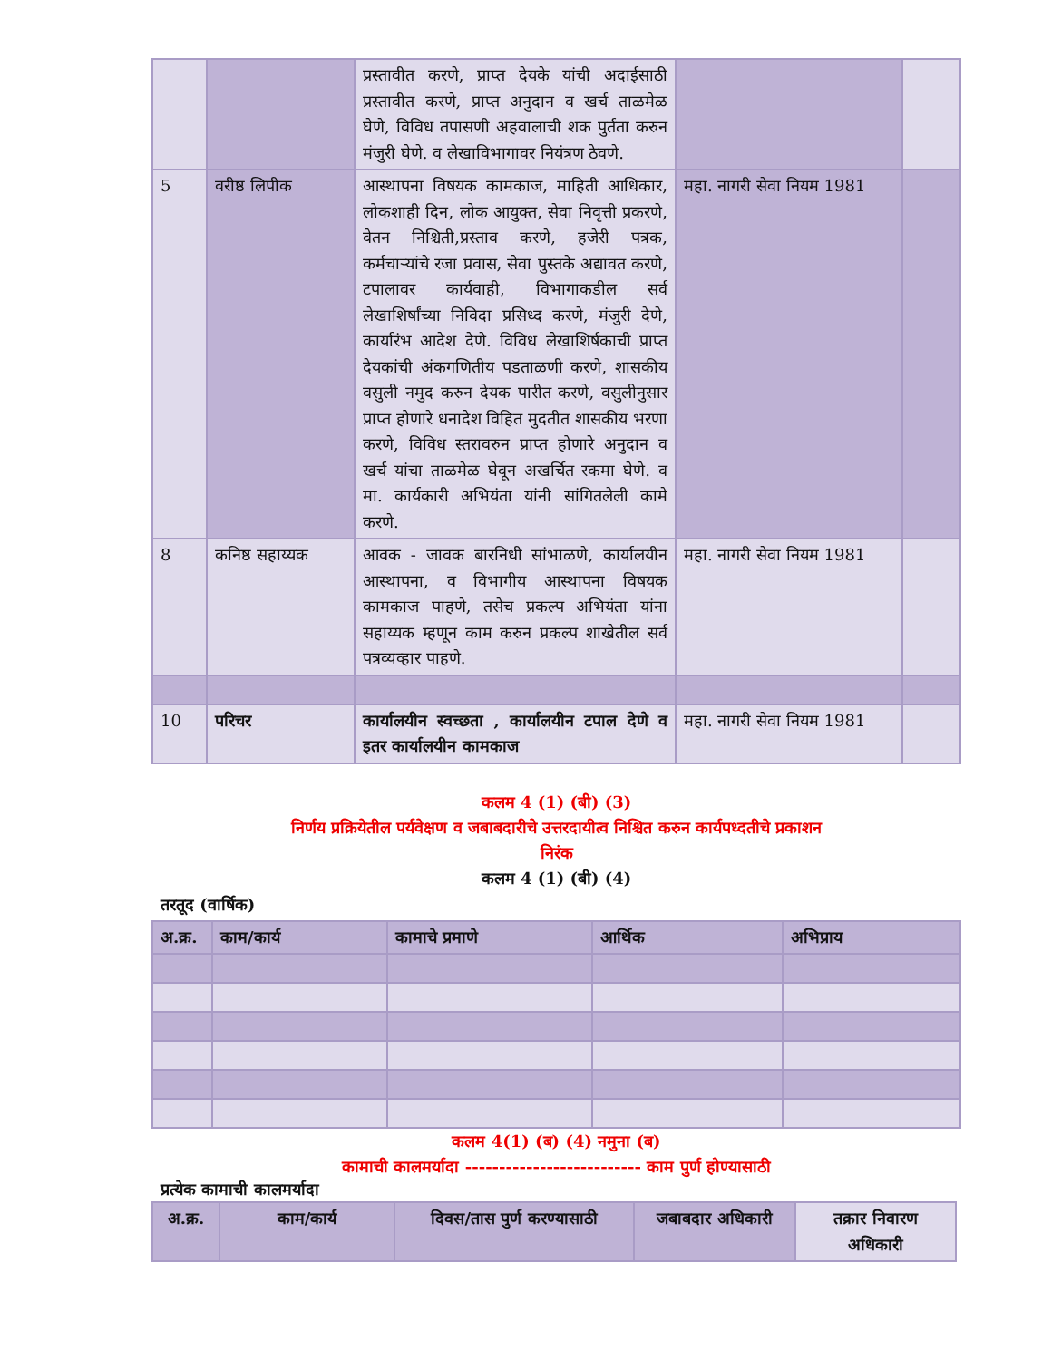| | | प्रस्तावीत करणे, प्राप्त देयके यांची अदाईसाठी प्रस्तावीत करणे, प्राप्त अनुदान व खर्च ताळमेळ घेणे, विविध तपासणी अहवालाची शक पुर्तता करुन मंजुरी घेणे. व लेखाविभागावर नियंत्रण ठेवणे. | | |
| 5 | वरीष्ठ लिपीक | आस्थापना विषयक कामकाज, माहिती आधिकार, लोकशाही दिन, लोक आयुक्त, सेवा निवृत्ती प्रकरणे, वेतन निश्चिती,प्रस्ताव करणे, हजेरी पत्रक, कर्मचाऱ्यांचे रजा प्रवास, सेवा पुस्तके अद्यावत करणे, टपालावर कार्यवाही, विभागाकडील सर्व लेखाशिर्षांच्या निविदा प्रसिध्द करणे, मंजुरी देणे, कार्यारंभ आदेश देणे. विविध लेखाशिर्षकाची प्राप्त देयकांची अंकगणितीय पडताळणी करणे, शासकीय वसुली नमुद करुन देयक पारीत करणे, वसुलीनुसार प्राप्त होणारे धनादेश विहित मुदतीत शासकीय भरणा करणे, विविध स्तरावरुन प्राप्त होणारे अनुदान व खर्च यांचा ताळमेळ घेवून अखर्चित रकमा घेणे. व मा. कार्यकारी अभियंता यांनी सांगितलेली कामे करणे. | महा. नागरी सेवा नियम 1981 | |
| 8 | कनिष्ठ सहाय्यक | आवक - जावक बारनिधी सांभाळणे, कार्यालयीन आस्थापना, व विभागीय आस्थापना विषयक कामकाज पाहणे, तसेच प्रकल्प अभियंता यांना सहाय्यक म्हणून काम करुन प्रकल्प शाखेतील सर्व पत्रव्यव्हार पाहणे. | महा. नागरी सेवा नियम 1981 | |
| 10 | परिचर | कार्यालयीन स्वच्छता , कार्यालयीन टपाल देणे व इतर कार्यालयीन कामकाज | महा. नागरी सेवा नियम 1981 | |
कलम 4 (1) (बी) (3)
निर्णय प्रक्रियेतील पर्यवेक्षण व जबाबदारीचे उत्तरदायीत्व निश्चित करुन कार्यपध्दतीचे प्रकाशन
निरंक
कलम 4 (1) (बी) (4)
तरतूद (वार्षिक)
| अ.क्र. | काम/कार्य | कामाचे प्रमाणे | आर्थिक | अभिप्राय |
| --- | --- | --- | --- | --- |
कलम 4(1) (ब) (4) नमुना (ब)
कामाची कालमर्यादा -------------------------- काम पुर्ण होण्यासाठी
प्रत्येक कामाची कालमर्यादा
| अ.क्र. | काम/कार्य | दिवस/तास पुर्ण करण्यासाठी | जबाबदार अधिकारी | तक्रार निवारण अधिकारी |
| --- | --- | --- | --- | --- |